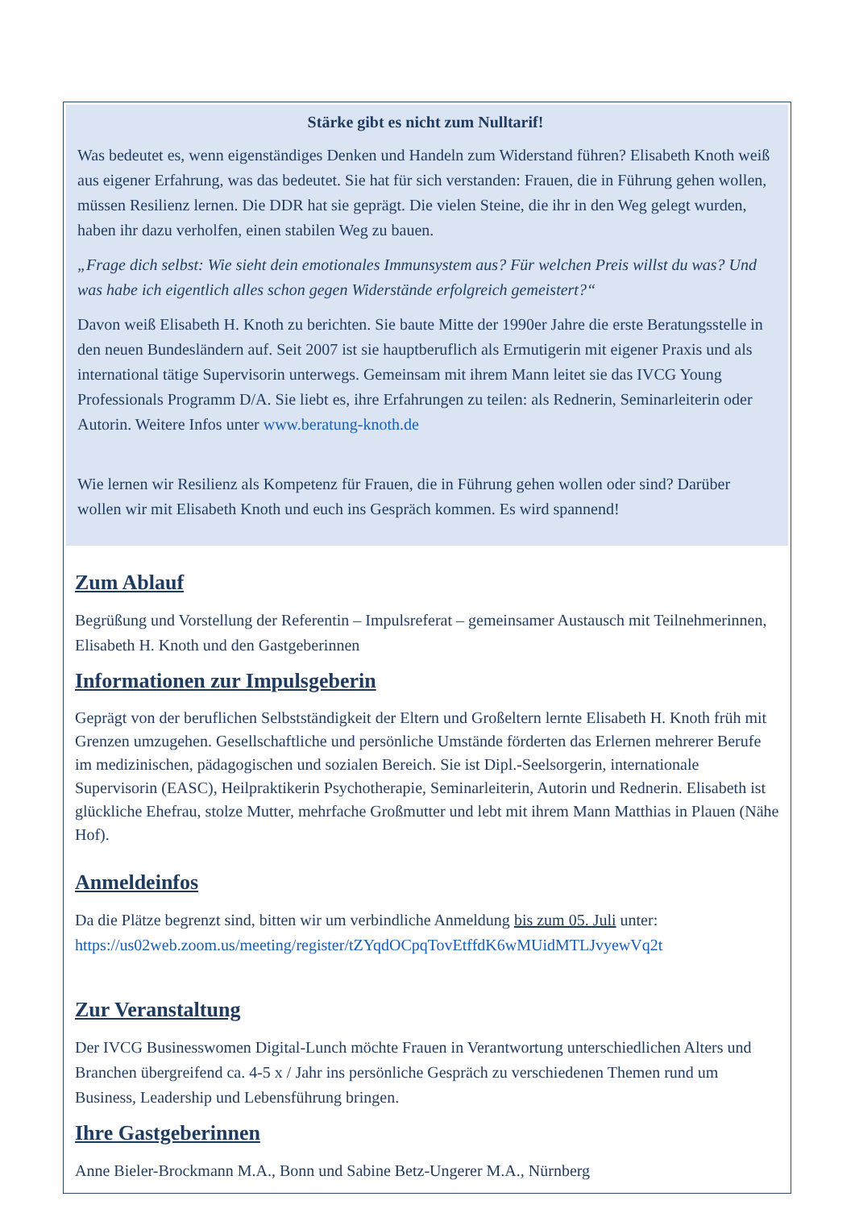Stärke gibt es nicht zum Nulltarif!
Was bedeutet es, wenn eigenständiges Denken und Handeln zum Widerstand führen? Elisabeth Knoth weiß aus eigener Erfahrung, was das bedeutet. Sie hat für sich verstanden: Frauen, die in Führung gehen wollen, müssen Resilienz lernen. Die DDR hat sie geprägt. Die vielen Steine, die ihr in den Weg gelegt wurden, haben ihr dazu verholfen, einen stabilen Weg zu bauen.
„Frage dich selbst: Wie sieht dein emotionales Immunsystem aus? Für welchen Preis willst du was? Und was habe ich eigentlich alles schon gegen Widerstände erfolgreich gemeistert?“
Davon weiß Elisabeth H. Knoth zu berichten. Sie baute Mitte der 1990er Jahre die erste Beratungsstelle in den neuen Bundesländern auf. Seit 2007 ist sie hauptberuflich als Ermutigerin mit eigener Praxis und als international tätige Supervisorin unterwegs. Gemeinsam mit ihrem Mann leitet sie das IVCG Young Professionals Programm D/A. Sie liebt es, ihre Erfahrungen zu teilen: als Rednerin, Seminarleiterin oder Autorin. Weitere Infos unter www.beratung-knoth.de
Wie lernen wir Resilienz als Kompetenz für Frauen, die in Führung gehen wollen oder sind? Darüber wollen wir mit Elisabeth Knoth und euch ins Gespräch kommen. Es wird spannend!
Zum Ablauf
Begrüßung und Vorstellung der Referentin – Impulsreferat – gemeinsamer Austausch mit Teilnehmerinnen, Elisabeth H. Knoth und den Gastgeberinnen
Informationen zur Impulsgeberin
Geprägt von der beruflichen Selbstständigkeit der Eltern und Großeltern lernte Elisabeth H. Knoth früh mit Grenzen umzugehen. Gesellschaftliche und persönliche Umstände förderten das Erlernen mehrerer Berufe im medizinischen, pädagogischen und sozialen Bereich. Sie ist Dipl.-Seelsorgerin, internationale Supervisorin (EASC), Heilpraktikerin Psychotherapie, Seminarleiterin, Autorin und Rednerin. Elisabeth ist glückliche Ehefrau, stolze Mutter, mehrfache Großmutter und lebt mit ihrem Mann Matthias in Plauen (Nähe Hof).
Anmeldeinfos
Da die Plätze begrenzt sind, bitten wir um verbindliche Anmeldung bis zum 05. Juli unter: https://us02web.zoom.us/meeting/register/tZYqdOCpqTovEtffdK6wMUidMTLJvyewVq2t
Zur Veranstaltung
Der IVCG Businesswomen Digital-Lunch möchte Frauen in Verantwortung unterschiedlichen Alters und Branchen übergreifend ca. 4-5 x / Jahr ins persönliche Gespräch zu verschiedenen Themen rund um Business, Leadership und Lebensführung bringen.
Ihre Gastgeberinnen
Anne Bieler-Brockmann M.A., Bonn und Sabine Betz-Ungerer M.A., Nürnberg